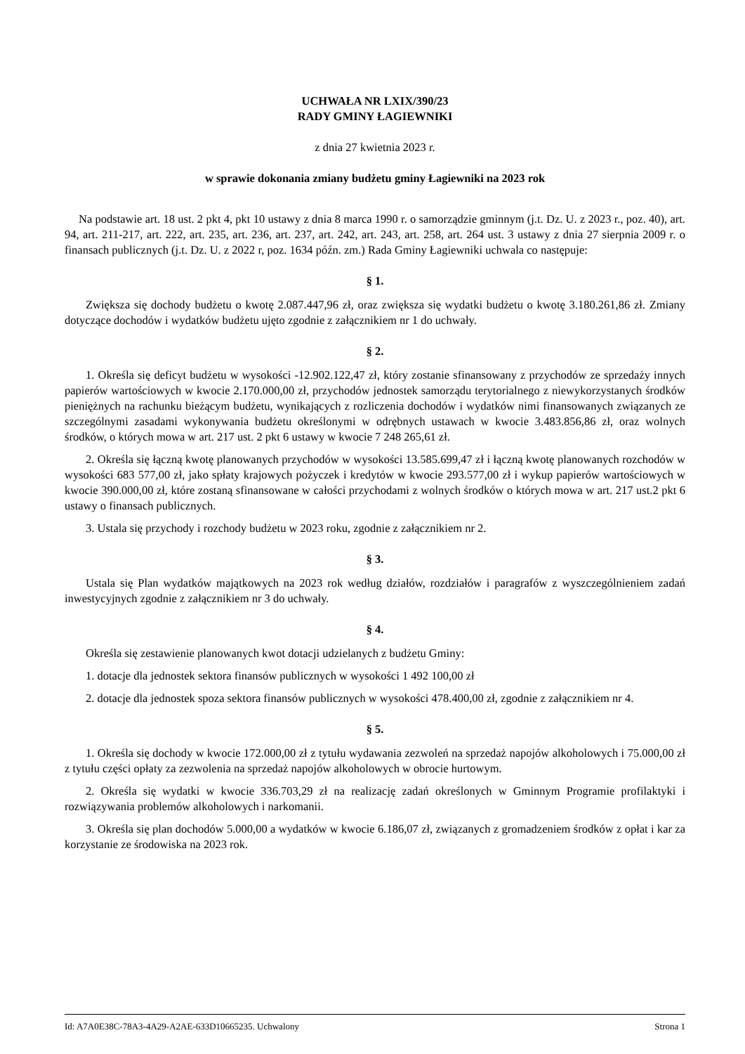UCHWAŁA NR LXIX/390/23
RADY GMINY ŁAGIEWNIKI
z dnia 27 kwietnia 2023 r.
w sprawie dokonania zmiany budżetu gminy Łagiewniki na 2023 rok
Na podstawie art. 18 ust. 2 pkt 4, pkt 10 ustawy z dnia 8 marca 1990 r. o samorządzie gminnym (j.t. Dz. U. z 2023 r., poz. 40), art. 94, art. 211-217, art. 222, art. 235, art. 236, art. 237, art. 242, art. 243, art. 258, art. 264 ust. 3 ustawy z dnia 27 sierpnia 2009 r. o finansach publicznych (j.t. Dz. U. z 2022 r, poz. 1634 późn. zm.) Rada Gminy Łagiewniki uchwala co następuje:
§ 1.
Zwiększa się dochody budżetu o kwotę 2.087.447,96 zł, oraz zwiększa się wydatki budżetu o kwotę 3.180.261,86 zł. Zmiany dotyczące dochodów i wydatków budżetu ujęto zgodnie z załącznikiem nr 1 do uchwały.
§ 2.
1. Określa się deficyt budżetu w wysokości -12.902.122,47 zł, który zostanie sfinansowany z przychodów ze sprzedaży innych papierów wartościowych w kwocie 2.170.000,00 zł, przychodów jednostek samorządu terytorialnego z niewykorzystanych środków pieniężnych na rachunku bieżącym budżetu, wynikających z rozliczenia dochodów i wydatków nimi finansowanych związanych ze szczególnymi zasadami wykonywania budżetu określonymi w odrębnych ustawach w kwocie 3.483.856,86 zł, oraz wolnych środków, o których mowa w art. 217 ust. 2 pkt 6 ustawy w kwocie 7 248 265,61 zł.
2. Określa się łączną kwotę planowanych przychodów w wysokości 13.585.699,47 zł i łączną kwotę planowanych rozchodów w wysokości 683 577,00 zł, jako spłaty krajowych pożyczek i kredytów w kwocie 293.577,00 zł i wykup papierów wartościowych w kwocie 390.000,00 zł, które zostaną sfinansowane w całości przychodami z wolnych środków o których mowa w art. 217 ust.2 pkt 6 ustawy o finansach publicznych.
3. Ustala się przychody i rozchody budżetu w 2023 roku, zgodnie z załącznikiem nr 2.
§ 3.
Ustala się Plan wydatków majątkowych na 2023 rok według działów, rozdziałów i paragrafów z wyszczególnieniem zadań inwestycyjnych zgodnie z załącznikiem nr 3 do uchwały.
§ 4.
Określa się zestawienie planowanych kwot dotacji udzielanych z budżetu Gminy:
1. dotacje dla jednostek sektora finansów publicznych w wysokości 1 492 100,00 zł
2. dotacje dla jednostek spoza sektora finansów publicznych w wysokości 478.400,00 zł, zgodnie z załącznikiem nr 4.
§ 5.
1. Określa się dochody w kwocie 172.000,00 zł z tytułu wydawania zezwoleń na sprzedaż napojów alkoholowych i 75.000,00 zł z tytułu części opłaty za zezwolenia na sprzedaż napojów alkoholowych w obrocie hurtowym.
2. Określa się wydatki w kwocie 336.703,29 zł na realizację zadań określonych w Gminnym Programie profilaktyki i rozwiązywania problemów alkoholowych i narkomanii.
3. Określa się plan dochodów 5.000,00 a wydatków w kwocie 6.186,07 zł, związanych z gromadzeniem środków z opłat i kar za korzystanie ze środowiska na 2023 rok.
Id: A7A0E38C-78A3-4A29-A2AE-633D10665235. Uchwalony Strona 1